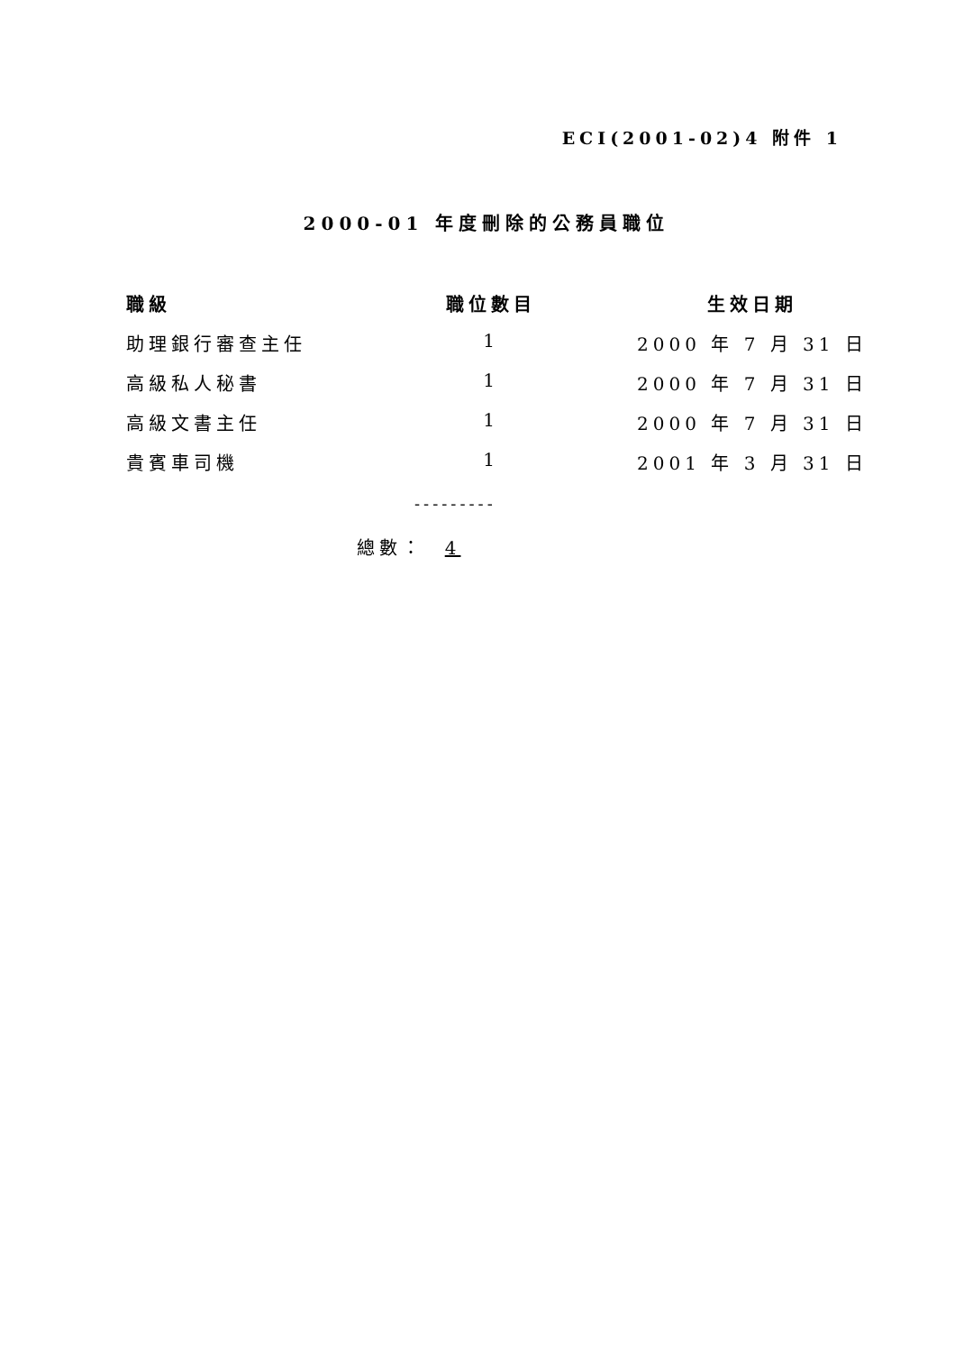ECI(2001-02)4 附件 1
2000-01 年度刪除的公務員職位
| 職級 | 職位數目 | 生效日期 |
| --- | --- | --- |
| 助理銀行審查主任 | 1 | 2000 年 7 月 31 日 |
| 高級私人秘書 | 1 | 2000 年 7 月 31 日 |
| 高級文書主任 | 1 | 2000 年 7 月 31 日 |
| 貴賓車司機 | 1 | 2001 年 3 月 31 日 |
---------
總數： 4